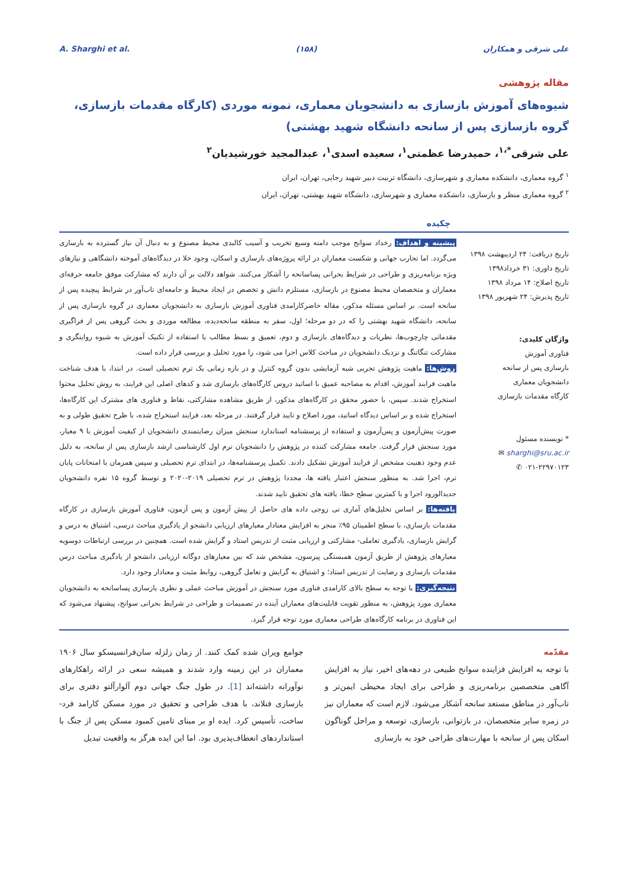A. Sharghi et al. (۱۵۸) علی شرقی و همکاران
مقاله پژوهشی
شیوه‌های آموزش بازسازی به دانشجویان معماری، نمونه موردی (کارگاه مقدمات بازسازی، گروه بازسازی پس از سانحه دانشگاه شهید بهشتی)
علی شرقی<sup>*،۱</sup>، حمیدرضا عظمتی<sup>۱</sup>، سعیده اسدی<sup>۱</sup>، عبدالمجید خورشیدیان<sup>۲</sup>
<sup>۱</sup> گروه معماری، دانشکده معماری و شهرسازی، دانشگاه تربیت دبیر شهید رجایی، تهران، ایران
<sup>۲</sup> گروه معماری منظر و بازسازی، دانشکده معماری و شهرسازی، دانشگاه شهید بهشتی، تهران، ایران
چکیده
تاریخ دریافت: ۲۴ اردیبهشت ۱۳۹۸
تاریخ داوری: ۳۱ خرداد۱۳۹۸
تاریخ اصلاح: ۱۴ مرداد ۱۳۹۸
تاریخ پذیرش: ۲۴ شهریور ۱۳۹۸
واژگان کلیدی:
فناوری آموزش
بازسازی پس از سانحه
دانشجویان معماری
کارگاه مقدمات بازسازی
* نویسنده مسئول
sharghi@sru.ac.ir ✉
۰۲۱-۲۲۹۷۰۱۲۳ ✆
پیشینه و اهداف: رخداد سوانح موجب دامنه وسیع تخریب و آسیب کالبدی محیط مصنوع و به دنبال آن نیاز گسترده به بازسازی می‌گردد. اما تجارب جهانی و شکست معماران در ارائه پروژه‌های بازسازی و اسکان، وجود خلا در دیدگاه‌های آموخته دانشگاهی و نیازهای ویژه برنامه‌ریزی و طراحی در شرایط بحرانی پساسانحه را آشکار می‌کنند. شواهد دلالت بر آن دارند که مشارکت موفق جامعه حرفه‌ای معماران و متخصصان محیط مصنوع در بازسازی، مستلزم دانش و تخصص در ایجاد محیط و جامعه‌ای تاب‌آور در شرایط پیچیده پس از سانحه است. بر اساس مسئله مذکور، مقاله حاضرکارامدی فناوری آموزش بازسازی به دانشجویان معماری در گروه بازسازی پس از سانحه، دانشگاه شهید بهشتی را که در دو مرحله؛ اول، سفر به منطقه سانحه‌دیده، مطالعه موردی و بحث گروهی پس از فراگیری مقدماتی چارچوب‌ها، نظریات و دیدگاه‌های بازسازی و دوم، تعمیق و بسط مطالب با استفاده از تکنیک آموزش به شیوه روایتگری و مشارکت تنگاتنگ و نزدیک دانشجویان در مباحث کلاس اجرا می شود، را مورد تحلیل و بررسی قرار داده است.
روش‌ها: ماهیت پژوهش تجربی شبه آزمایشی بدون گروه کنترل و در بازه زمانی یک ترم تحصیلی است. در ابتدا، با هدف شناخت ماهیت فرایند آموزش، اقدام به مصاحبه عمیق با اساتید دروس کارگاه‌های بازسازی شد و کدهای اصلی این فرایند، به روش تحلیل محتوا استخراج شدند. سپس، با حضور محقق در کارگاه‌های مذکور، از طریق مشاهده مشارکتی، نقاط و فناوری های مشترک این کارگاه‌ها، استخراج شده و بر اساس دیدگاه اساتید، مورد اصلاح و تایید قرار گرفتند. در مرحله بعد، فرایند استخراج شده، با طرح تحقیق طولی و به صورت پیش‌آزمون و پس‌آزمون و استفاده از پرسشنامه استاندارد سنجش میزان رضایتمندی دانشجویان از کیفیت آموزش با ۹ معیار، مورد سنجش قرار گرفت. جامعه مشارکت کننده در پژوهش را دانشجویان ترم اول کارشناسی ارشد بازسازی پس از سانحه، به دلیل عدم وجود ذهنیت مشخص از فرایند آموزش تشکیل دادند. تکمیل پرسشنامه‌ها، در ابتدای ترم تحصیلی و سپس همزمان با امتحانات پایان ترم، اجرا شد. به منظور سنجش اعتبار یافته ها، مجددا پژوهش در ترم تحصیلی ۲۰۱۹-۲۰۲۰ و توسط گروه ۱۵ نفره دانشجویان جدیدالورود اجرا و با کمترین سطح خطا، یافته های تحقیق تایید شدند.
یافته‌ها: بر اساس تحلیل‌های آماری تی زوجی داده های حاصل از پیش آزمون و پس آزمون، فناوری آموزش بازسازی در کارگاه مقدمات بازسازی، با سطح اطمینان ۹۵٪ منجر به افزایش معنادار معیارهای ارزیابی دانشجو از یادگیری مباحث درسی، اشتیاق به درس و گرایش بازسازی، یادگیری تعاملی- مشارکتی و ارزیابی مثبت از تدریس استاد و گرایش شده است. همچنین در بررسی ارتباطات دوسویه معیارهای پژوهش از طریق آزمون همبستگی پیرسون، مشخص شد که بین معیارهای دوگانه ارزیابی دانشجو از یادگیری مباحث درس مقدمات بازسازی و رضایت از تدریس استاد؛ و اشتیاق به گرایش و تعامل گروهی، روابط مثبت و معنادار وجود دارد.
نتیجه‌گیری: با توجه به سطح بالای کارامدی فناوری مورد سنجش در آموزش مباحث عملی و نظری بازسازی پساسانحه به دانشجویان معماری مورد پژوهش، به منظور تقویت قابلیت‌های معماران آینده در تصمیمات و طراحی در شرایط بحرانی سوانح، پیشنهاد می‌شود که این فناوری در برنامه کارگاه‌های طراحی معماری مورد توجه قرار گیرد.
مقدّمه
با توجه به افزایش فزاینده سوانح طبیعی در دهه‌های اخیر، نیاز به افزایش آگاهی متخصصین برنامه‌ریزی و طراحی برای ایجاد محیطی ایمن‌تر و تاب‌آور در مناطق مستعد سانحه آشکار می‌شود. لازم است که معماران نیز در زمره سایر متخصصان، در بازتوانی، بازسازی، توسعه و مراحل گوناگون اسکان پس از سانحه با مهارت‌های طراحی خود به بازسازی
جوامع ویران شده کمک کنند. از زمان زلزله سان‌فرانسیسکو سال ۱۹۰۶ معماران در این زمینه وارد شدند و همیشه سعی در ارائه راهکارهای نوآورانه داشته‌اند [1]. در طول جنگ جهانی دوم آلوارآلتو دفتری برای بازسازی فنلاند، با هدف طراحی و تحقیق در مورد مسکن کارامد فرد-ساخت، تأسیس کرد. ایده او بر مبنای تامین کمبود مسکن پس از جنگ با استانداردهای انعطاف‌پذیری بود. اما این ایده هرگز به واقعیت تبدیل